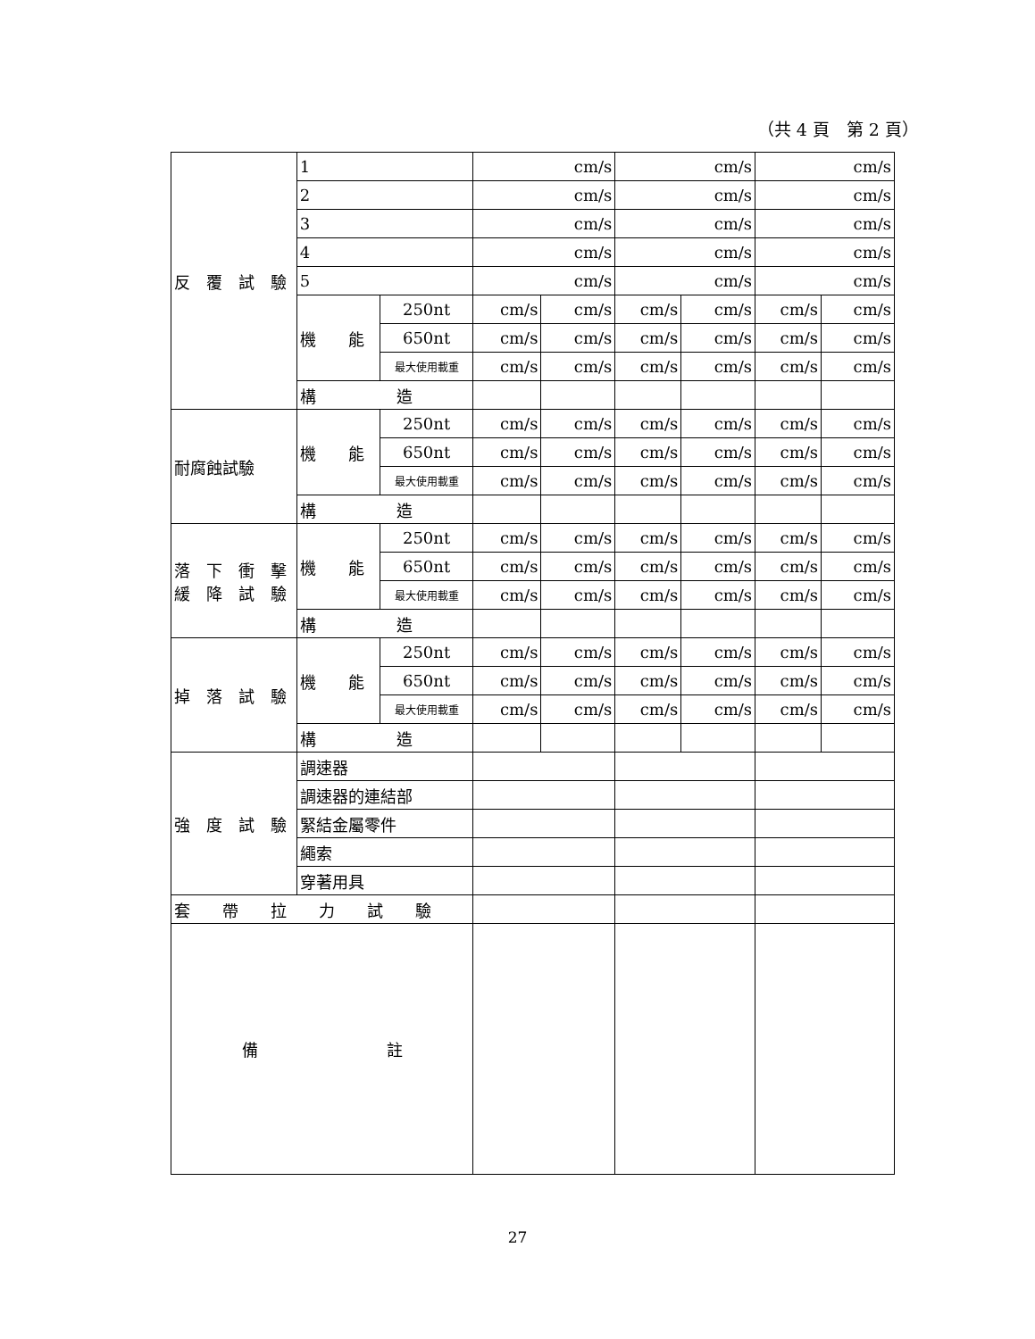（共 4 頁　第 2 頁）
| 反 覆 試 驗 | 1 | | cm/s | | cm/s | | cm/s | |
| | 2 | | cm/s | | cm/s | | cm/s | |
| | 3 | | cm/s | | cm/s | | cm/s | |
| | 4 | | cm/s | | cm/s | | cm/s | |
| | 5 | | cm/s | | cm/s | | cm/s | |
| | 機 能 | 250nt | cm/s | cm/s | cm/s | cm/s | cm/s | cm/s |
| | | 650nt | cm/s | cm/s | cm/s | cm/s | cm/s | cm/s |
| | | 最大使用載重 | cm/s | cm/s | cm/s | cm/s | cm/s | cm/s |
| | 構 造 | | | | | | | |
| 耐腐蝕試驗 | 機 能 | 250nt | cm/s | cm/s | cm/s | cm/s | cm/s | cm/s |
| | | 650nt | cm/s | cm/s | cm/s | cm/s | cm/s | cm/s |
| | | 最大使用載重 | cm/s | cm/s | cm/s | cm/s | cm/s | cm/s |
| | 構 造 | | | | | | | |
| 落 下 衝 擊 緩 降 試 驗 | 機 能 | 250nt | cm/s | cm/s | cm/s | cm/s | cm/s | cm/s |
| | | 650nt | cm/s | cm/s | cm/s | cm/s | cm/s | cm/s |
| | | 最大使用載重 | cm/s | cm/s | cm/s | cm/s | cm/s | cm/s |
| | 構 造 | | | | | | | |
| 掉 落 試 驗 | 機 能 | 250nt | cm/s | cm/s | cm/s | cm/s | cm/s | cm/s |
| | | 650nt | cm/s | cm/s | cm/s | cm/s | cm/s | cm/s |
| | | 最大使用載重 | cm/s | cm/s | cm/s | cm/s | cm/s | cm/s |
| | 構 造 | | | | | | | |
| 強 度 試 驗 | 調速器 | | | | | | | |
| | 調速器的連結部 | | | | | | | |
| | 緊結金屬零件 | | | | | | | |
| | 繩索 | | | | | | | |
| | 穿著用具 | | | | | | | |
| 套 帶 拉 力 試 驗 | | | | | | | | |
| 備 註 | | | | | | | | |
27